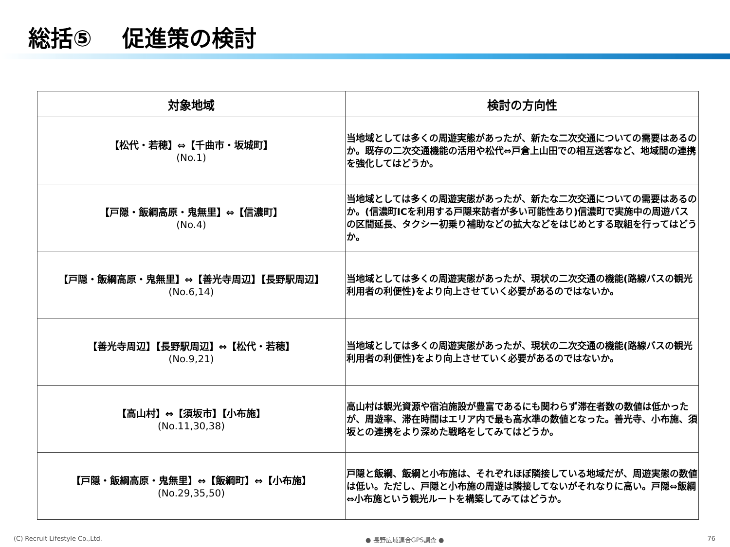総括⑤　 促進策の検討
| 対象地域 | 検討の方向性 |
| --- | --- |
| 【松代・若穂】⇔【千曲市・坂城町】 (No.1) | 当地域としては多くの周遊実態があったが、新たな二次交通についての需要はあるのか。既存の二次交通機能の活用や松代⇔戸倉上山田での相互送客など、地域間の連携を強化してはどうか。 |
| 【戸隠・飯綱高原・鬼無里】⇔【信濃町】 (No.4) | 当地域としては多くの周遊実態があったが、新たな二次交通についての需要はあるのか。(信濃町ICを利用する戸隠来訪者が多い可能性あり)信濃町で実施中の周遊バスの区間延長、タクシー初乗り補助などの拡大などをはじめとする取組を行ってはどうか。 |
| 【戸隠・飯綱高原・鬼無里】⇔【善光寺周辺】【長野駅周辺】 (No.6,14) | 当地域としては多くの周遊実態があったが、現状の二次交通の機能(路線バスの観光利用者の利便性)をより向上させていく必要があるのではないか。 |
| 【善光寺周辺】【長野駅周辺】⇔【松代・若穂】 (No.9,21) | 当地域としては多くの周遊実態があったが、現状の二次交通の機能(路線バスの観光利用者の利便性)をより向上させていく必要があるのではないか。 |
| 【高山村】⇔【須坂市】【小布施】 (No.11,30,38) | 高山村は観光資源や宿泊施設が豊富であるにも関わらず滞在者数の数値は低かったが、周遊率、滞在時間はエリア内で最も高水準の数値となった。善光寺、小布施、須坂との連携をより深めた戦略をしてみてはどうか。 |
| 【戸隠・飯綱高原・鬼無里】⇔【飯綱町】⇔【小布施】 (No.29,35,50) | 戸隠と飯綱、飯綱と小布施は、それぞれほぼ隣接している地域だが、周遊実態の数値は低い。ただし、戸隠と小布施の周遊は隣接してないがそれなりに高い。戸隠⇔飯綱⇔小布施という観光ルートを構築してみてはどうか。 |
(C) Recruit Lifestyle Co.,Ltd. ● 長野広域連合GPS調査 ● 76